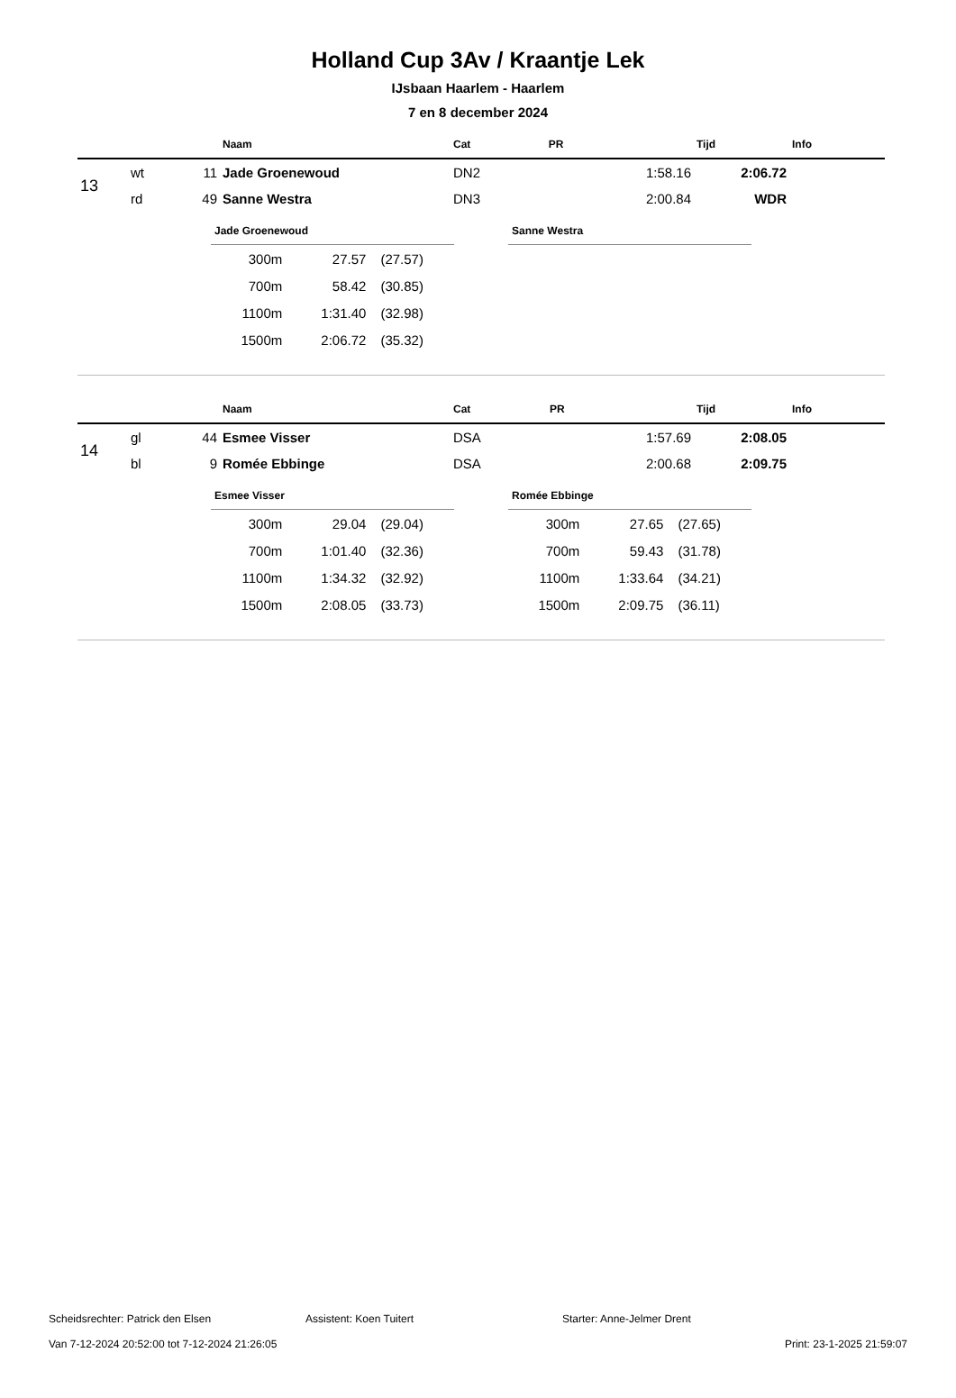Holland Cup 3Av / Kraantje Lek
IJsbaan Haarlem - Haarlem
7 en 8 december 2024
| | | | Naam | Cat | PR | Tijd | Info |
| --- | --- | --- | --- | --- | --- | --- | --- |
| 13 | wt | 11 | Jade Groenewoud | DN2 | 1:58.16 | 2:06.72 | |
| | rd | 49 | Sanne Westra | DN3 | 2:00.84 | WDR | |
Jade Groenewoud
| 300m | 27.57 | (27.57) |
| 700m | 58.42 | (30.85) |
| 1100m | 1:31.40 | (32.98) |
| 1500m | 2:06.72 | (35.32) |
Sanne Westra
| | | | Naam | Cat | PR | Tijd | Info |
| --- | --- | --- | --- | --- | --- | --- | --- |
| 14 | gl | 44 | Esmee Visser | DSA | 1:57.69 | 2:08.05 | |
| | bl | 9 | Romée Ebbinge | DSA | 2:00.68 | 2:09.75 | |
Esmee Visser
| 300m | 29.04 | (29.04) |
| 700m | 1:01.40 | (32.36) |
| 1100m | 1:34.32 | (32.92) |
| 1500m | 2:08.05 | (33.73) |
Romée Ebbinge
| 300m | 27.65 | (27.65) |
| 700m | 59.43 | (31.78) |
| 1100m | 1:33.64 | (34.21) |
| 1500m | 2:09.75 | (36.11) |
Scheidsrechter: Patrick den Elsen Assistent: Koen Tuitert Starter: Anne-Jelmer Drent
Van 7-12-2024 20:52:00 tot 7-12-2024 21:26:05 Print: 23-1-2025 21:59:07